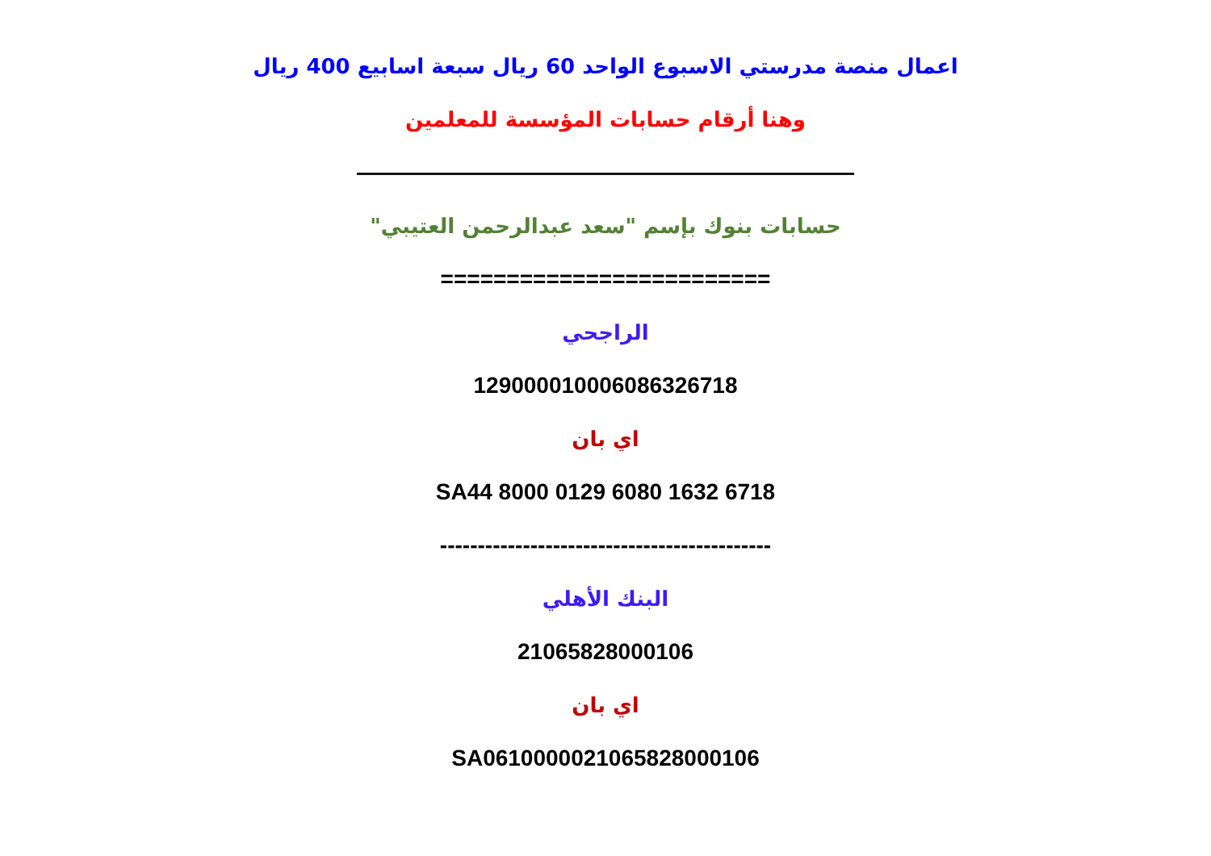اعمال منصة مدرستي الاسبوع الواحد 60 ريال سبعة اسابيع 400 ريال
وهنا أرقام حسابات المؤسسة للمعلمين
——————————————————————
حسابات بنوك بإسم "سعد عبدالرحمن العتيبي"
=========================
الراجحي
129000010006086326718
اي بان
SA44 8000 0129 6080 1632 6718
--------------------------------------------
البنك الأهلي
21065828000106
اي بان
SA0610000021065828000106